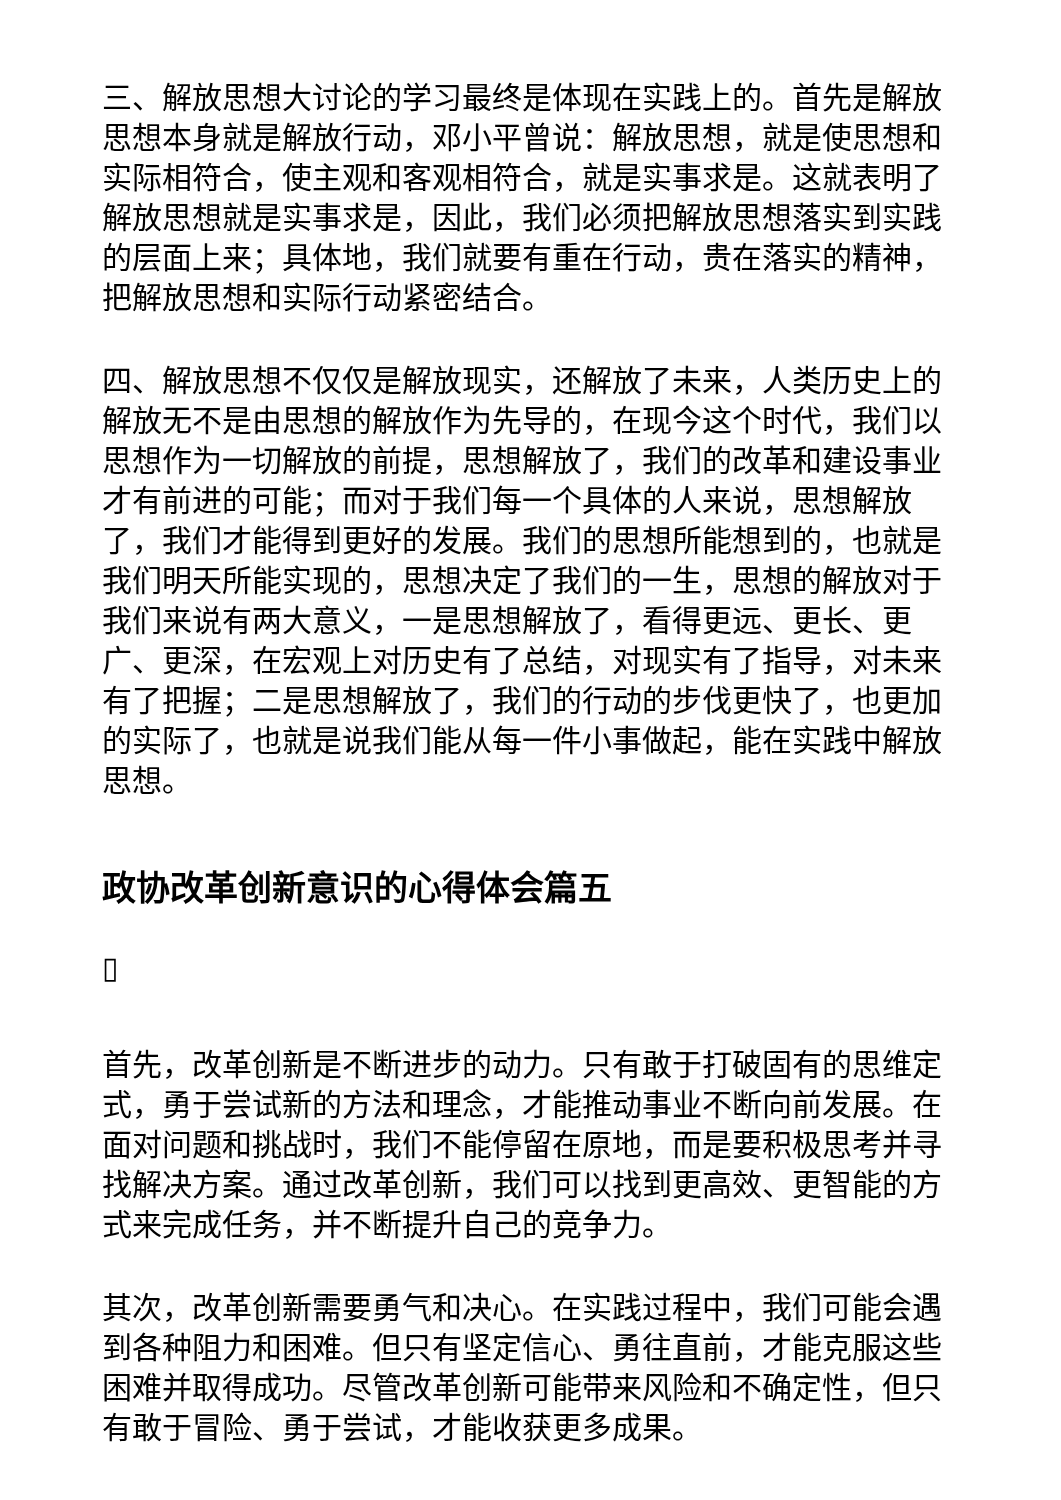三、解放思想大讨论的学习最终是体现在实践上的。首先是解放思想本身就是解放行动，邓小平曾说：解放思想，就是使思想和实际相符合，使主观和客观相符合，就是实事求是。这就表明了解放思想就是实事求是，因此，我们必须把解放思想落实到实践的层面上来；具体地，我们就要有重在行动，贵在落实的精神，把解放思想和实际行动紧密结合。
四、解放思想不仅仅是解放现实，还解放了未来，人类历史上的解放无不是由思想的解放作为先导的，在现今这个时代，我们以思想作为一切解放的前提，思想解放了，我们的改革和建设事业才有前进的可能；而对于我们每一个具体的人来说，思想解放了，我们才能得到更好的发展。我们的思想所能想到的，也就是我们明天所能实现的，思想决定了我们的一生，思想的解放对于我们来说有两大意义，一是思想解放了，看得更远、更长、更广、更深，在宏观上对历史有了总结，对现实有了指导，对未来有了把握；二是思想解放了，我们的行动的步伐更快了，也更加的实际了，也就是说我们能从每一件小事做起，能在实践中解放思想。
政协改革创新意识的心得体会篇五
▯
首先，改革创新是不断进步的动力。只有敢于打破固有的思维定式，勇于尝试新的方法和理念，才能推动事业不断向前发展。在面对问题和挑战时，我们不能停留在原地，而是要积极思考并寻找解决方案。通过改革创新，我们可以找到更高效、更智能的方式来完成任务，并不断提升自己的竞争力。
其次，改革创新需要勇气和决心。在实践过程中，我们可能会遇到各种阻力和困难。但只有坚定信心、勇往直前，才能克服这些困难并取得成功。尽管改革创新可能带来风险和不确定性，但只有敢于冒险、勇于尝试，才能收获更多成果。